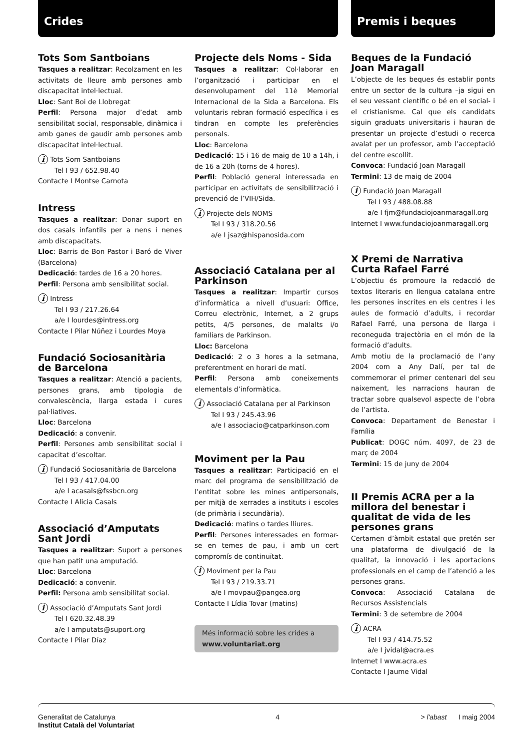Crides Premis i beques
Tots Som Santboians
Tasques a realitzar: Recolzament en les activitats de lleure amb persones amb discapacitat intel·lectual.
Lloc: Sant Boi de Llobregat
Perfil: Persona major d’edat amb sensibilitat social, responsable, dinàmica i amb ganes de gaudir amb persones amb discapacitat intel·lectual.
i Tots Som Santboians
Tel I 93 / 652.98.40
Contacte I Montse Carnota
Intress
Tasques a realitzar: Donar suport en dos casals infantils per a nens i nenes amb discapacitats.
Lloc: Barris de Bon Pastor i Baró de Viver (Barcelona)
Dedicació: tardes de 16 a 20 hores.
Perfil: Persona amb sensibilitat social.
i Intress
Tel I 93 / 217.26.64
a/e I lourdes@intress.org
Contacte I Pilar Núñez i Lourdes Moya
Fundació Sociosanitària de Barcelona
Tasques a realitzar: Atenció a pacients, persones grans, amb tipologia de convalescència, llarga estada i cures pal·liatives.
Lloc: Barcelona
Dedicació: a convenir.
Perfil: Persones amb sensibilitat social i capacitat d’escoltar.
i Fundació Sociosanitària de Barcelona
Tel I 93 / 417.04.00
a/e I acasals@fssbcn.org
Contacte I Alicia Casals
Associació d’Amputats Sant Jordi
Tasques a realitzar: Suport a persones que han patit una amputació.
Lloc: Barcelona
Dedicació: a convenir.
Perfil: Persona amb sensibilitat social.
i Associació d’Amputats Sant Jordi
Tel I 620.32.48.39
a/e I amputats@suport.org
Contacte I Pilar Díaz
Projecte dels Noms - Sida
Tasques a realitzar: Col·laborar en l’organització i participar en el desenvolupament del 11è Memorial Internacional de la Sida a Barcelona. Els voluntaris rebran formació específica i es tindran en compte les preferències personals.
Lloc: Barcelona
Dedicació: 15 i 16 de maig de 10 a 14h, i de 16 a 20h (torns de 4 hores).
Perfil: Població general interessada en participar en activitats de sensibilització i prevenció de l’VIH/Sida.
i Projecte dels NOMS
Tel I 93 / 318.20.56
a/e I jsaz@hispanosida.com
Associació Catalana per al Parkinson
Tasques a realitzar: Impartir cursos d’informàtica a nivell d’usuari: Office, Correu electrònic, Internet, a 2 grups petits, 4/5 persones, de malalts i/o familiars de Parkinson.
Lloc: Barcelona
Dedicació: 2 o 3 hores a la setmana, preferentment en horari de matí.
Perfil: Persona amb coneixements elementals d’informàtica.
i Associació Catalana per al Parkinson
Tel I 93 / 245.43.96
a/e I associacio@catparkinson.com
Moviment per la Pau
Tasques a realitzar: Participació en el marc del programa de sensibilització de l’entitat sobre les mines antipersonals, per mitjà de xerrades a instituts i escoles (de primària i secundària).
Dedicació: matins o tardes lliures.
Perfil: Persones interessades en formar-se en temes de pau, i amb un cert compromís de continuïtat.
i Moviment per la Pau
Tel I 93 / 219.33.71
a/e I movpau@pangea.org
Contacte I Lídia Tovar (matins)
Més informació sobre les crides a www.voluntariat.org
Beques de la Fundació Joan Maragall
L’objecte de les beques és establir ponts entre un sector de la cultura –ja sigui en el seu vessant científic o bé en el social- i el cristianisme. Cal que els candidats siguin graduats universitaris i hauran de presentar un projecte d’estudi o recerca avalat per un professor, amb l’acceptació del centre escollit.
Convoca: Fundació Joan Maragall
Termini: 13 de maig de 2004
i Fundació Joan Maragall
Tel I 93 / 488.08.88
a/e I fjm@fundaciojoanmaragall.org
Internet I www.fundaciojoanmaragall.org
X Premi de Narrativa Curta Rafael Farré
L’objectiu és promoure la redacció de textos literaris en llengua catalana entre les persones inscrites en els centres i les aules de formació d’adults, i recordar Rafael Farré, una persona de llarga i reconeguda trajectòria en el món de la formació d’adults.
Amb motiu de la proclamació de l’any 2004 com a Any Dalí, per tal de commemorar el primer centenari del seu naixement, les narracions hauran de tractar sobre qualsevol aspecte de l’obra de l’artista.
Convoca: Departament de Benestar i Família
Publicat: DOGC núm. 4097, de 23 de març de 2004
Termini: 15 de juny de 2004
II Premis ACRA per a la millora del benestar i qualitat de vida de les persones grans
Certamen d’àmbit estatal que pretén ser una plataforma de divulgació de la qualitat, la innovació i les aportacions professionals en el camp de l’atenció a les persones grans.
Convoca: Associació Catalana de Recursos Assistencials
Termini: 3 de setembre de 2004
i ACRA
Tel I 93 / 414.75.52
a/e I jvidal@acra.es
Internet I www.acra.es
Contacte I Jaume Vidal
Generalitat de Catalunya
Institut Català del Voluntariat
4 > l'abast I maig 2004